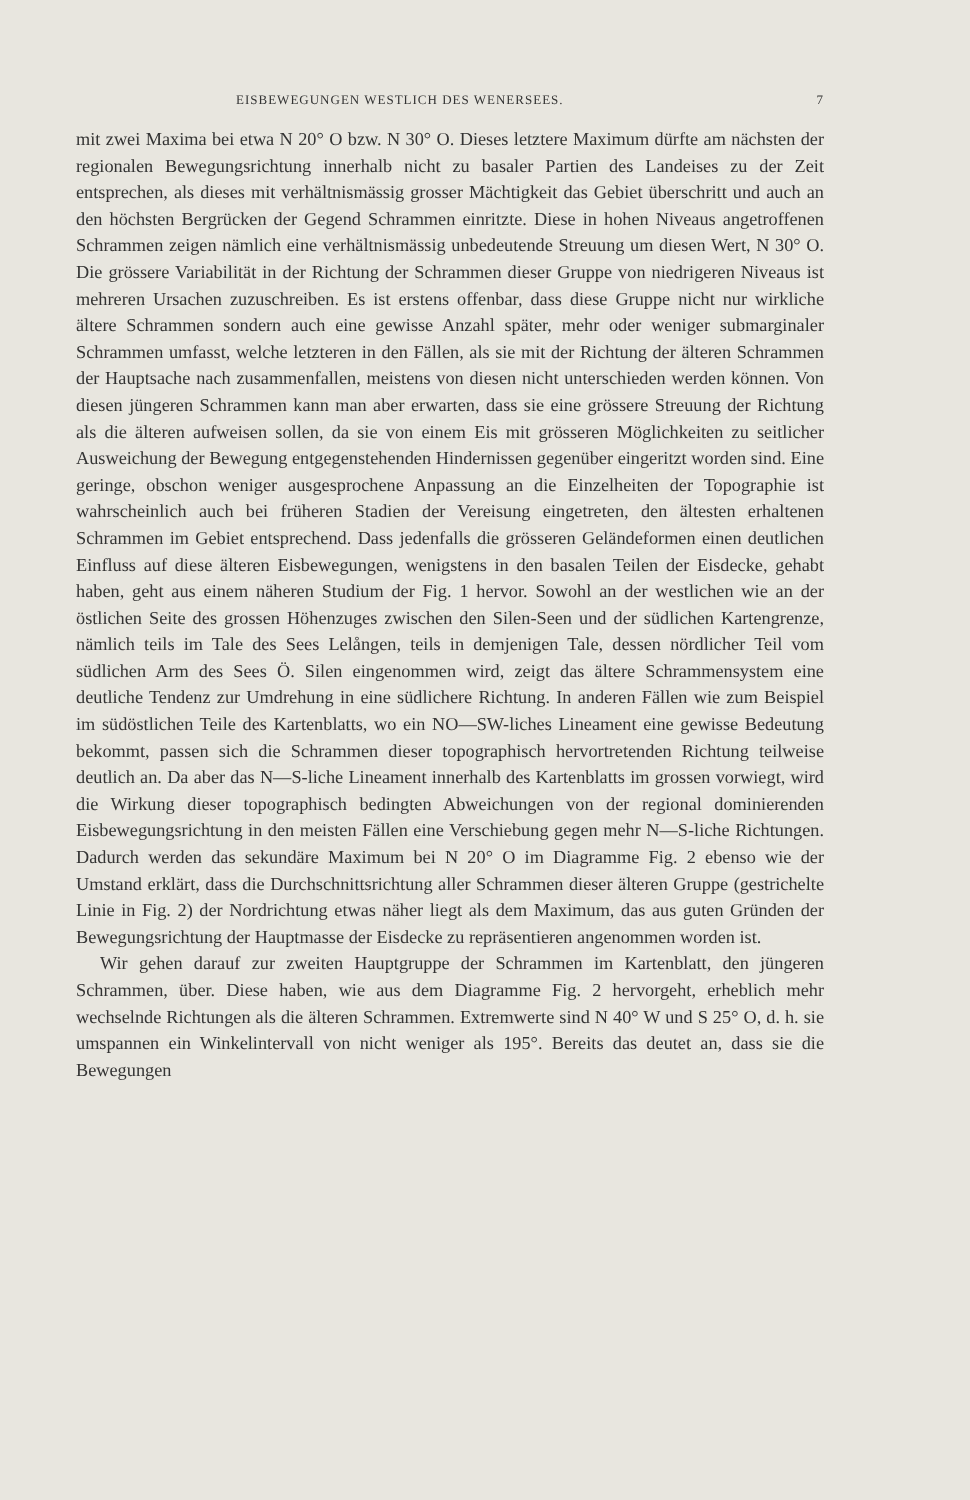EISBEWEGUNGEN WESTLICH DES WENERSEES. 7
mit zwei Maxima bei etwa N 20° O bzw. N 30° O. Dieses letztere Maximum dürfte am nächsten der regionalen Bewegungsrichtung innerhalb nicht zu basaler Partien des Landeises zu der Zeit entsprechen, als dieses mit verhältnismässig grosser Mächtigkeit das Gebiet überschritt und auch an den höchsten Bergrücken der Gegend Schrammen einritzte. Diese in hohen Niveaus angetroffenen Schrammen zeigen nämlich eine verhältnismässig unbedeutende Streuung um diesen Wert, N 30° O. Die grössere Variabilität in der Richtung der Schrammen dieser Gruppe von niedrigeren Niveaus ist mehreren Ursachen zuzuschreiben. Es ist erstens offenbar, dass diese Gruppe nicht nur wirkliche ältere Schrammen sondern auch eine gewisse Anzahl später, mehr oder weniger submarginaler Schrammen umfasst, welche letzteren in den Fällen, als sie mit der Richtung der älteren Schrammen der Hauptsache nach zusammenfallen, meistens von diesen nicht unterschieden werden können. Von diesen jüngeren Schrammen kann man aber erwarten, dass sie eine grössere Streuung der Richtung als die älteren aufweisen sollen, da sie von einem Eis mit grösseren Möglichkeiten zu seitlicher Ausweichung der Bewegung entgegenstehenden Hindernissen gegenüber eingeritzt worden sind. Eine geringe, obschon weniger ausgesprochene Anpassung an die Einzelheiten der Topographie ist wahrscheinlich auch bei früheren Stadien der Vereisung eingetreten, den ältesten erhaltenen Schrammen im Gebiet entsprechend. Dass jedenfalls die grösseren Geländeformen einen deutlichen Einfluss auf diese älteren Eisbewegungen, wenigstens in den basalen Teilen der Eisdecke, gehabt haben, geht aus einem näheren Studium der Fig. 1 hervor. Sowohl an der westlichen wie an der östlichen Seite des grossen Höhenzuges zwischen den Silen-Seen und der südlichen Kartengrenze, nämlich teils im Tale des Sees Lelången, teils in demjenigen Tale, dessen nördlicher Teil vom südlichen Arm des Sees Ö. Silen eingenommen wird, zeigt das ältere Schrammensystem eine deutliche Tendenz zur Umdrehung in eine südlichere Richtung. In anderen Fällen wie zum Beispiel im südöstlichen Teile des Kartenblatts, wo ein NO—SW-liches Lineament eine gewisse Bedeutung bekommt, passen sich die Schrammen dieser topographisch hervortretenden Richtung teilweise deutlich an. Da aber das N—S-liche Lineament innerhalb des Kartenblatts im grossen vorwiegt, wird die Wirkung dieser topographisch bedingten Abweichungen von der regional dominierenden Eisbewegungsrichtung in den meisten Fällen eine Verschiebung gegen mehr N—S-liche Richtungen. Dadurch werden das sekundäre Maximum bei N 20° O im Diagramme Fig. 2 ebenso wie der Umstand erklärt, dass die Durchschnittsrichtung aller Schrammen dieser älteren Gruppe (gestrichelte Linie in Fig. 2) der Nordrichtung etwas näher liegt als dem Maximum, das aus guten Gründen der Bewegungsrichtung der Hauptmasse der Eisdecke zu repräsentieren angenommen worden ist.
Wir gehen darauf zur zweiten Hauptgruppe der Schrammen im Kartenblatt, den jüngeren Schrammen, über. Diese haben, wie aus dem Diagramme Fig. 2 hervorgeht, erheblich mehr wechselnde Richtungen als die älteren Schrammen. Extremwerte sind N 40° W und S 25° O, d. h. sie umspannen ein Winkelintervall von nicht weniger als 195°. Bereits das deutet an, dass sie die Bewegungen